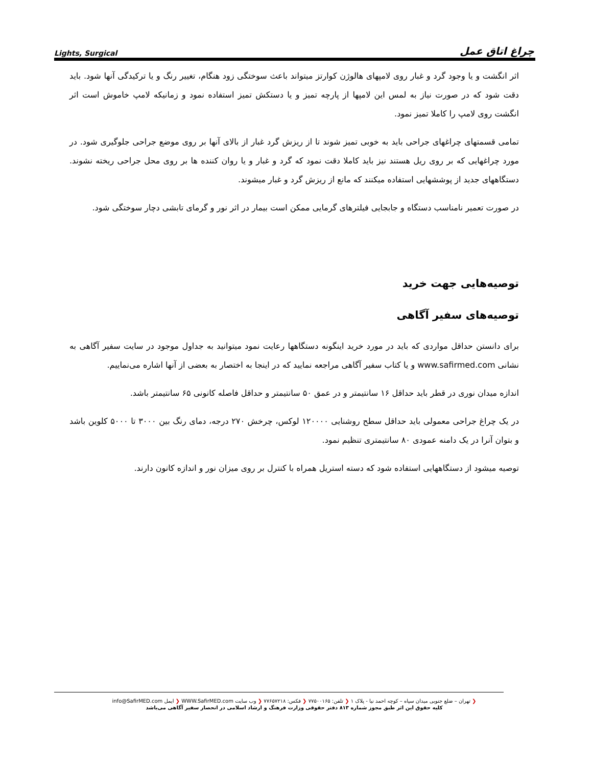Lights, Surgical چراغ اتاق عمل
اثر انگشت و یا وجود گرد و غبار روی لامپهای هالوژن کوارتز میتواند باعث سوختگی زود هنگام، تغییر رنگ و یا ترکیدگی آنها شود. باید دقت شود که در صورت نیاز به لمس این لامپها از پارچه تمیز و یا دستکش تمیز استفاده نمود و زمانیکه لامپ خاموش است اثر انگشت روی لامپ را کاملا تمیز نمود.
تمامی قسمتهای چراغهای جراحی باید به خوبی تمیز شوند تا از ریزش گرد غبار از بالای آنها بر روی موضع جراحی جلوگیری شود. در مورد چراغهایی که بر روی ریل هستند نیز باید کاملا دقت نمود که گرد و غبار و یا روان کننده ها بر روی محل جراحی ریخته نشوند. دستگاههای جدید از پوششهایی استفاده میکنند که مانع از ریزش گرد و غبار میشوند.
در صورت تعمیر نامناسب دستگاه و جابجایی فیلترهای گرمایی ممکن است بیمار در اثر نور و گرمای تابشی دچار سوختگی شود.
توصیه‌هایی جهت خرید
توصیه‌های سفیر آگاهی
برای دانستن حداقل مواردی که باید در مورد خرید اینگونه دستگاهها رعایت نمود میتوانید به جداول موجود در سایت سفیر آگاهی به نشانی www.safirmed.com و یا کتاب سفیر آگاهی مراجعه نمایید که در اینجا به اختصار به بعضی از آنها اشاره می‌نماییم.
اندازه میدان نوری در قطر باید حداقل ۱۶ سانتیمتر و در عمق ۵۰ سانتیمتر و حداقل فاصله کانونی ۶۵ سانتیمتر باشد.
در یک چراغ جراحی معمولی باید حداقل سطح روشنایی ۱۲۰۰۰۰ لوکس، چرخش ۲۷۰ درجه، دمای رنگ بین ۳۰۰۰ تا ۵۰۰۰ کلوین باشد و بتوان آنرا در یک دامنه عمودی ۸۰ سانتیمتری تنظیم نمود.
توصیه میشود از دستگاههایی استفاده شود که دسته استریل همراه با کنترل بر روی میزان نور و اندازه کانون دارند.
❮ تهران – ضلع جنوبی میدان سپاه – کوچه احمد نیا - پلاک ۱ ❮ تلفن: ۷۷۵۰۰۱۶۵ ❮ فکس: ۷۷۶۵۷۲۱۸ ❮ وب سایت WWW.SafirMED.com ❮ ایمل info@SafirMED.com
کلیه حقوق این اثر طبق مجوز شماره ۸۱۳ دفتر حقوقی وزارت فرهنگ و ارشاد اسلامی در انحصار سفیر آگاهی می‌باشد